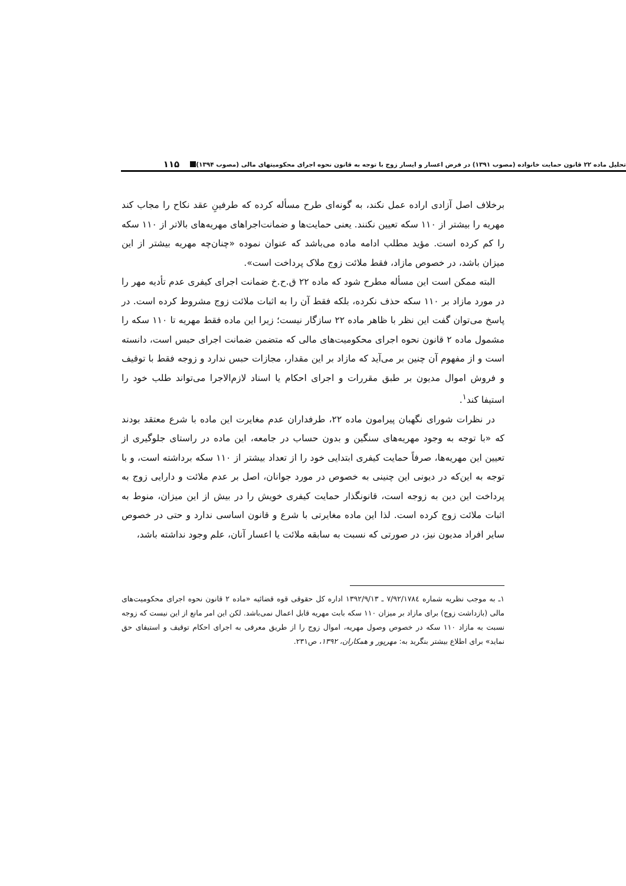تحلیل ماده ۲۲ قانون حمایت خانواده (مصوب ۱۳۹۱) در فرض اعسار و ایسار زوج با توجه به قانون نحوه اجرای محکومیتهای مالی (مصوب ۱۳۹۴) ۱۱۵
برخلاف اصل آزادی اراده عمل نکند، به گونه‌ای طرح مسأله کرده که طرفینِ عقد نکاح را مجاب کند مهریه را بیشتر از ۱۱۰ سکه تعیین نکنند. یعنی حمایت‌ها و ضمانت‌اجراهای مهریه‌های بالاتر از ۱۱۰ سکه را کم کرده است. مؤید مطلب ادامه ماده می‌باشد که عنوان نموده «چنان‌چه مهریه بیشتر از این میزان باشد، در خصوص مازاد، فقط ملائت زوج ملاک پرداخت است».
البته ممکن است این مسأله مطرح شود که ماده ۲۲ ق.ح.خ ضمانت اجرای کیفری عدم تأدیه مهر را در مورد مازاد بر ۱۱۰ سکه حذف نکرده، بلکه فقط آن را به اثبات ملائت زوج مشروط کرده است. در پاسخ می‌توان گفت این نظر با ظاهر ماده ۲۲ سازگار نیست؛ زیرا این ماده فقط مهریه تا ۱۱۰ سکه را مشمول ماده ۲ قانون نحوه اجرای محکومیت‌های مالی که متضمن ضمانت اجرای حبس است، دانسته است و از مفهوم آن چنین بر می‌آید که مازاد بر این مقدار، مجازات حبس ندارد و زوجه فقط با توقیف و فروش اموال مدیون بر طبق مقررات و اجرای احکام یا اسناد لازم‌الاجرا می‌تواند طلب خود را استیفا کند<sup>۱</sup>.
در نظرات شورای نگهبان پیرامون ماده ۲۲، طرفداران عدم مغایرت این ماده با شرع معتقد بودند که «با توجه به وجود مهریه‌های سنگین و بدون حساب در جامعه، این ماده در راستای جلوگیری از تعیین این مهریه‌ها، صرفاً حمایت کیفری ابتدایی خود را از تعداد بیشتر از ۱۱۰ سکه برداشته است، و با توجه به این‌که در دیونی این چنینی به خصوص در مورد جوانان، اصل بر عدم ملائت و دارایی زوج به پرداخت این دین به زوجه است، قانونگذار حمایت کیفری خویش را در بیش از این میزان، منوط به اثبات ملائت زوج کرده است. لذا این ماده مغایرتی با شرع و قانون اساسی ندارد و حتی در خصوص سایر افراد مدیون نیز، در صورتی که نسبت به سابقه ملائت یا اعسار آنان، علم وجود نداشته باشد،
۱ـ به موجب نظریه شماره ۷/۹۲/۱۷۸٤ ـ ۱۳۹۲/۹/۱۳ اداره کل حقوقی قوه قضائیه «ماده ۲ قانون نحوه اجرای محکومیت‌های مالی (بازداشت زوج) برای مازاد بر میزان ۱۱۰ سکه بابت مهریه قابل اعمال نمی‌باشد. لکن این امر مانع از این نیست که زوجه نسبت به مازاد ۱۱۰ سکه در خصوص وصول مهریه، اموال زوج را از طریق معرفی به اجرای احکام توقیف و استیفای حق نماید» برای اطلاع بیشتر بنگرید به: مهرپور و همکاران، ۱۳۹۲، ص۲۳۱.